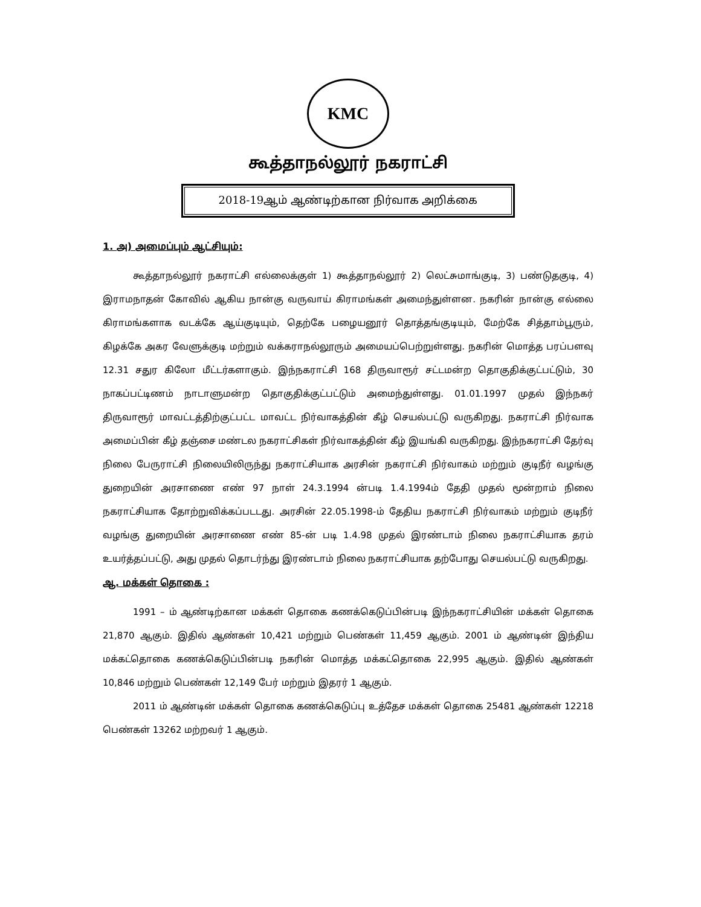KMC
கூத்தாநல்லூர் நகராட்சி
2018-19ஆம் ஆண்டிற்கான நிர்வாக அறிக்கை
1. அ) அமைப்பும் ஆட்சியும்:
கூத்தாநல்லூர் நகராட்சி எல்லைக்குள் 1) கூத்தாநல்லூர் 2) லெட்சுமாங்குடி, 3) பண்டுதகுடி, 4) இராமநாதன் கோவில் ஆகிய நான்கு வருவாய் கிராமங்கள் அமைந்துள்ளன. நகரின் நான்கு எல்லை கிராமங்களாக வடக்கே ஆய்குடியும், தெற்கே பழையனூர் தொத்தங்குடியும், மேற்கே சித்தாம்பூரும், கிழக்கே அகர வேளுக்குடி மற்றும் வக்கராநல்லூரும் அமையப்பெற்றுள்ளது. நகரின் மொத்த பரப்பளவு 12.31 சதுர கிலோ மீட்டர்களாகும். இந்நகராட்சி 168 திருவாரூர் சட்டமன்ற தொகுதிக்குட்பட்டும், 30 நாகப்பட்டிணம் நாடாளுமன்ற தொகுதிக்குட்பட்டும் அமைந்துள்ளது. 01.01.1997 முதல் இந்நகர் திருவாரூர் மாவட்டத்திற்குட்பட்ட மாவட்ட நிர்வாகத்தின் கீழ் செயல்பட்டு வருகிறது. நகராட்சி நிர்வாக அமைப்பின் கீழ் தஞ்சை மண்டல நகராட்சிகள் நிர்வாகத்தின் கீழ் இயங்கி வருகிறது. இந்நகராட்சி தேர்வு நிலை பேருராட்சி நிலையிலிருந்து நகராட்சியாக அரசின் நகராட்சி நிர்வாகம் மற்றும் குடிநீர் வழங்கு துறையின் அரசாணை எண் 97 நாள் 24.3.1994 ன்படி 1.4.1994ம் தேதி முதல் மூன்றாம் நிலை நகராட்சியாக தோற்றுவிக்கப்படடது. அரசின் 22.05.1998-ம் தேதிய நகராட்சி நிர்வாகம் மற்றும் குடிநீர் வழங்கு துறையின் அரசாணை எண் 85-ன் படி 1.4.98 முதல் இரண்டாம் நிலை நகராட்சியாக தரம் உயர்த்தப்பட்டு, அது முதல் தொடர்ந்து இரண்டாம் நிலை நகராட்சியாக தற்போது செயல்பட்டு வருகிறது.
ஆ. மக்கள் தொகை :
1991 – ம் ஆண்டிற்கான மக்கள் தொகை கணக்கெடுப்பின்படி இந்நகராட்சியின் மக்கள் தொகை 21,870 ஆகும். இதில் ஆண்கள் 10,421 மற்றும் பெண்கள் 11,459 ஆகும். 2001 ம் ஆண்டின் இந்திய மக்கட்தொகை கணக்கெடுப்பின்படி நகரின் மொத்த மக்கட்தொகை 22,995 ஆகும். இதில் ஆண்கள் 10,846 மற்றும் பெண்கள் 12,149 பேர் மற்றும் இதரர் 1 ஆகும்.
2011 ம் ஆண்டின் மக்கள் தொகை கணக்கெடுப்பு உத்தேச மக்கள் தொகை 25481 ஆண்கள் 12218 பெண்கள் 13262 மற்றவர் 1 ஆகும்.